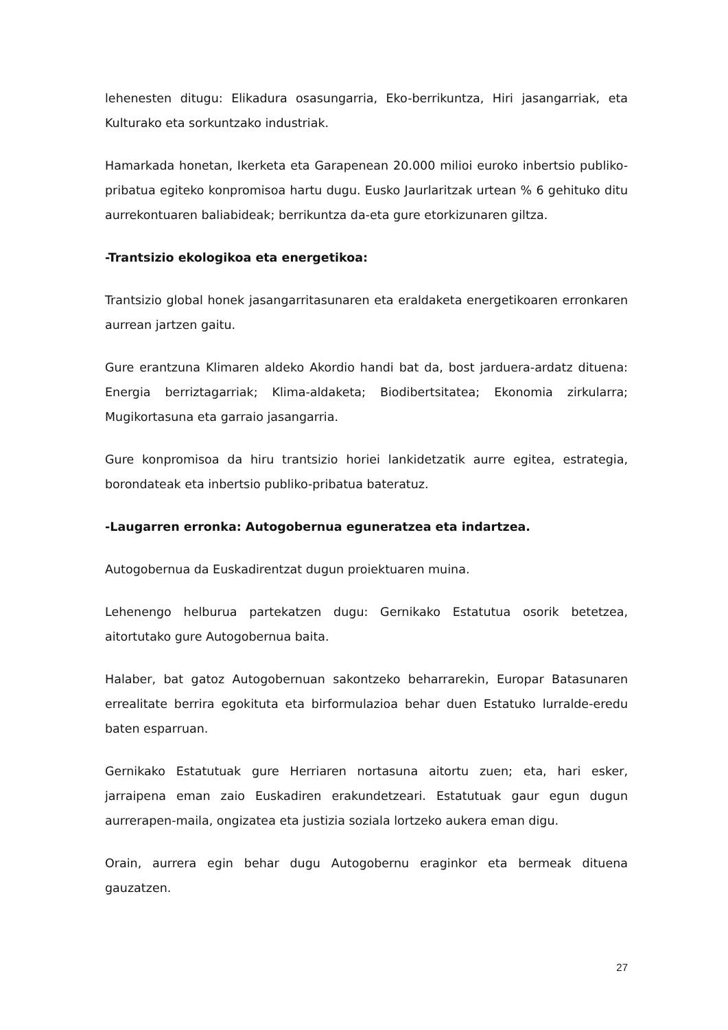lehenesten ditugu: Elikadura osasungarria, Eko-berrikuntza, Hiri jasangarriak, eta Kulturako eta sorkuntzako industriak.
Hamarkada honetan, Ikerketa eta Garapenean 20.000 milioi euroko inbertsio publiko-pribatua egiteko konpromisoa hartu dugu. Eusko Jaurlaritzak urtean % 6 gehituko ditu aurrekontuaren baliabideak; berrikuntza da-eta gure etorkizunaren giltza.
-Trantsizio ekologikoa eta energetikoa:
Trantsizio global honek jasangarritasunaren eta eraldaketa energetikoaren erronkaren aurrean jartzen gaitu.
Gure erantzuna Klimaren aldeko Akordio handi bat da, bost jarduera-ardatz dituena: Energia berriztagarriak; Klima-aldaketa; Biodibertsitatea; Ekonomia zirkularra; Mugikortasuna eta garraio jasangarria.
Gure konpromisoa da hiru trantsizio horiei lankidetzatik aurre egitea, estrategia, borondateak eta inbertsio publiko-pribatua bateratuz.
-Laugarren erronka: Autogobernua eguneratzea eta indartzea.
Autogobernua da Euskadirentzat dugun proiektuaren muina.
Lehenengo helburua partekatzen dugu: Gernikako Estatutua osorik betetzea, aitortutako gure Autogobernua baita.
Halaber, bat gatoz Autogobernuan sakontzeko beharrarekin, Europar Batasunaren errealitate berrira egokituta eta birformulazioa behar duen Estatuko lurralde-eredu baten esparruan.
Gernikako Estatutuak gure Herriaren nortasuna aitortu zuen; eta, hari esker, jarraipena eman zaio Euskadiren erakundetzeari. Estatutuak gaur egun dugun aurrerapen-maila, ongizatea eta justizia soziala lortzeko aukera eman digu.
Orain, aurrera egin behar dugu Autogobernu eraginkor eta bermeak dituena gauzatzen.
27